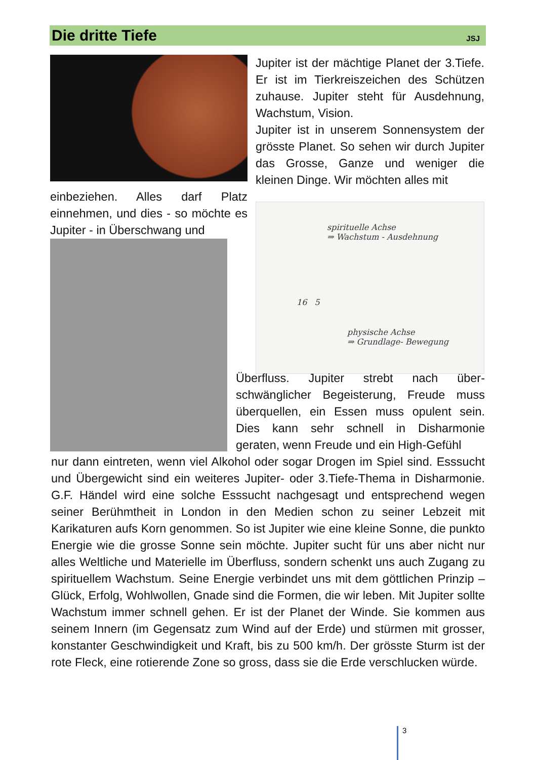Die dritte Tiefe
JSJ
Jupiter ist der mächtige Planet der 3.Tiefe. Er ist im Tierkreiszeichen des Schützen zuhause. Jupiter steht für Ausdehnung, Wachstum, Vision.
Jupiter ist in unserem Sonnensystem der grösste Planet. So sehen wir durch Jupiter das Grosse, Ganze und weniger die kleinen Dinge. Wir möchten alles mit
einbeziehen. Alles darf Platz einnehmen, und dies - so möchte es Jupiter - in Überschwang und
spirituelle Achse
⇒ Wachstum - Ausdehnung
16 5
physische Achse
⇒ Grundlage- Bewegung
Überfluss. Jupiter strebt nach über-schwänglicher Begeisterung, Freude muss überquellen, ein Essen muss opulent sein. Dies kann sehr schnell in Disharmonie geraten, wenn Freude und ein High-Gefühl
nur dann eintreten, wenn viel Alkohol oder sogar Drogen im Spiel sind. Esssucht und Übergewicht sind ein weiteres Jupiter- oder 3.Tiefe-Thema in Disharmonie. G.F. Händel wird eine solche Esssucht nachgesagt und entsprechend wegen seiner Berühmtheit in London in den Medien schon zu seiner Lebzeit mit Karikaturen aufs Korn genommen. So ist Jupiter wie eine kleine Sonne, die punkto Energie wie die grosse Sonne sein möchte. Jupiter sucht für uns aber nicht nur alles Weltliche und Materielle im Überfluss, sondern schenkt uns auch Zugang zu spirituellem Wachstum. Seine Energie verbindet uns mit dem göttlichen Prinzip – Glück, Erfolg, Wohlwollen, Gnade sind die Formen, die wir leben. Mit Jupiter sollte Wachstum immer schnell gehen. Er ist der Planet der Winde. Sie kommen aus seinem Innern (im Gegensatz zum Wind auf der Erde) und stürmen mit grosser, konstanter Geschwindigkeit und Kraft, bis zu 500 km/h. Der grösste Sturm ist der rote Fleck, eine rotierende Zone so gross, dass sie die Erde verschlucken würde.
3